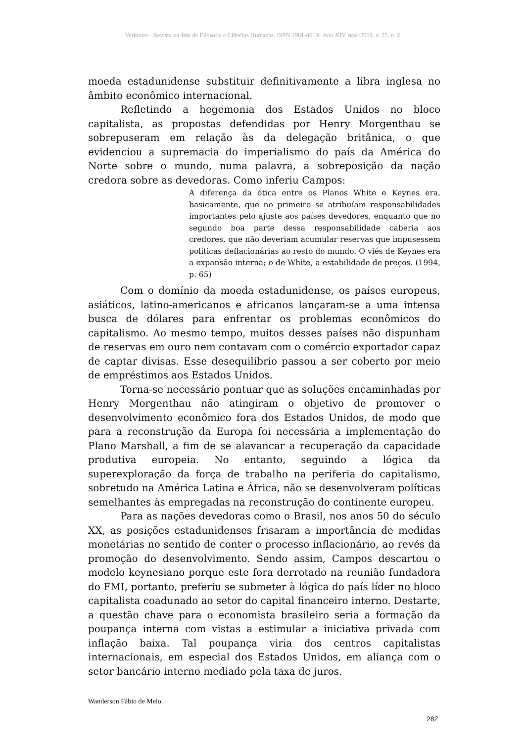Verinotio - Revista on-line de Filosofia e Ciências Humanas. ISSN 1981-061X. Ano XIV. nov./2019. v. 25. n. 2
moeda estadunidense substituir definitivamente a libra inglesa no âmbito econômico internacional.
Refletindo a hegemonia dos Estados Unidos no bloco capitalista, as propostas defendidas por Henry Morgenthau se sobrepuseram em relação às da delegação britânica, o que evidenciou a supremacia do imperialismo do país da América do Norte sobre o mundo, numa palavra, a sobreposição da nação credora sobre as devedoras. Como inferiu Campos:
A diferença da ótica entre os Planos White e Keynes era, basicamente, que no primeiro se atribuíam responsabilidades importantes pelo ajuste aos países devedores, enquanto que no segundo boa parte dessa responsabilidade caberia aos credores, que não deveriam acumular reservas que impusessem políticas deflacionárias ao resto do mundo. O viés de Keynes era a expansão interna; o de White, a estabilidade de preços. (1994, p. 65)
Com o domínio da moeda estadunidense, os países europeus, asiáticos, latino-americanos e africanos lançaram-se a uma intensa busca de dólares para enfrentar os problemas econômicos do capitalismo. Ao mesmo tempo, muitos desses países não dispunham de reservas em ouro nem contavam com o comércio exportador capaz de captar divisas. Esse desequilíbrio passou a ser coberto por meio de empréstimos aos Estados Unidos.
Torna-se necessário pontuar que as soluções encaminhadas por Henry Morgenthau não atingiram o objetivo de promover o desenvolvimento econômico fora dos Estados Unidos, de modo que para a reconstrução da Europa foi necessária a implementação do Plano Marshall, a fim de se alavancar a recuperação da capacidade produtiva europeia. No entanto, seguindo a lógica da superexploração da força de trabalho na periferia do capitalismo, sobretudo na América Latina e África, não se desenvolveram políticas semelhantes às empregadas na reconstrução do continente europeu.
Para as nações devedoras como o Brasil, nos anos 50 do século XX, as posições estadunidenses frisaram a importância de medidas monetárias no sentido de conter o processo inflacionário, ao revés da promoção do desenvolvimento. Sendo assim, Campos descartou o modelo keynesiano porque este fora derrotado na reunião fundadora do FMI, portanto, preferiu se submeter à lógica do país líder no bloco capitalista coadunado ao setor do capital financeiro interno. Destarte, a questão chave para o economista brasileiro seria a formação da poupança interna com vistas a estimular a iniciativa privada com inflação baixa. Tal poupança viria dos centros capitalistas internacionais, em especial dos Estados Unidos, em aliança com o setor bancário interno mediado pela taxa de juros.
Wanderson Fábio de Melo
282